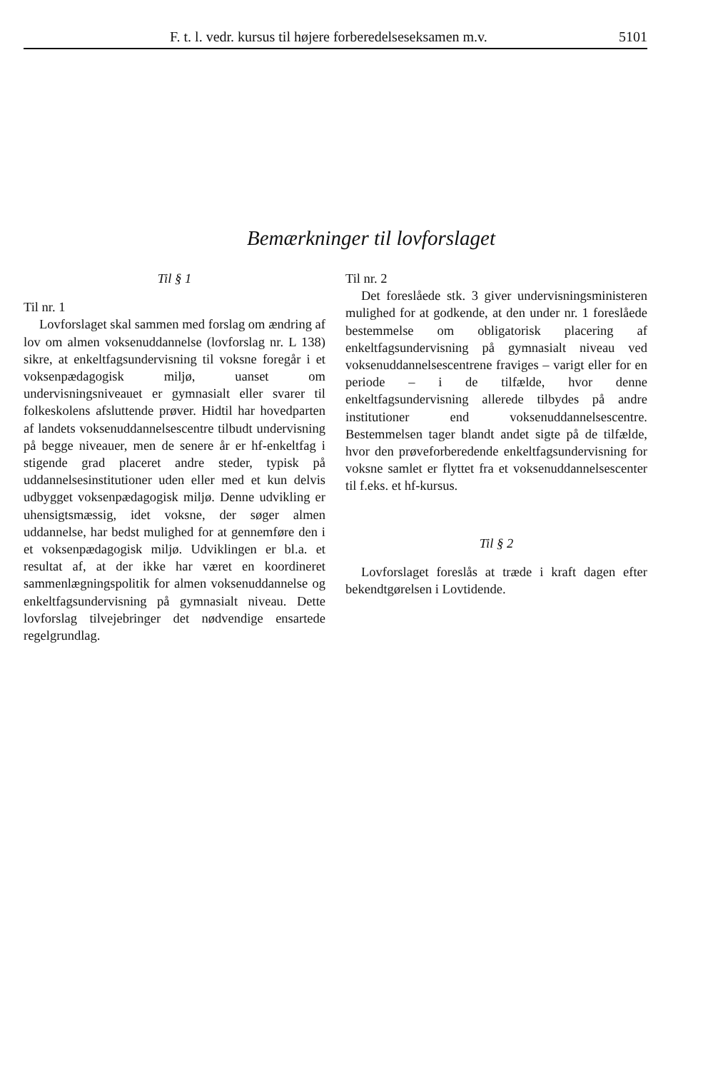F. t. l. vedr. kursus til højere forberedelseseksamen m.v. 5101
Bemærkninger til lovforslaget
Til § 1
Til nr. 1
Lovforslaget skal sammen med forslag om ændring af lov om almen voksenuddannelse (lovforslag nr. L 138) sikre, at enkeltfagsundervisning til voksne foregår i et voksenpædagogisk miljø, uanset om undervisningsniveauet er gymnasialt eller svarer til folkeskolens afsluttende prøver. Hidtil har hovedparten af landets voksenuddannelsescentre tilbudt undervisning på begge niveauer, men de senere år er hf-enkeltfag i stigende grad placeret andre steder, typisk på uddannelsesinstitutioner uden eller med et kun delvis udbygget voksenpædagogisk miljø. Denne udvikling er uhensigtsmæssig, idet voksne, der søger almen uddannelse, har bedst mulighed for at gennemføre den i et voksenpædagogisk miljø. Udviklingen er bl.a. et resultat af, at der ikke har været en koordineret sammenlægningspolitik for almen voksenuddannelse og enkeltfagsundervisning på gymnasialt niveau. Dette lovforslag tilvejebringer det nødvendige ensartede regelgrundlag.
Til nr. 2
Det foreslåede stk. 3 giver undervisningsministeren mulighed for at godkende, at den under nr. 1 foreslåede bestemmelse om obligatorisk placering af enkeltfagsundervisning på gymnasialt niveau ved voksenuddannelsescentrene fraviges – varigt eller for en periode – i de tilfælde, hvor denne enkeltfagsundervisning allerede tilbydes på andre institutioner end voksenuddannelsescentre. Bestemmelsen tager blandt andet sigte på de tilfælde, hvor den prøveforberedende enkeltfagsundervisning for voksne samlet er flyttet fra et voksenuddannelsescenter til f.eks. et hf-kursus.
Til § 2
Lovforslaget foreslås at træde i kraft dagen efter bekendtgørelsen i Lovtidende.